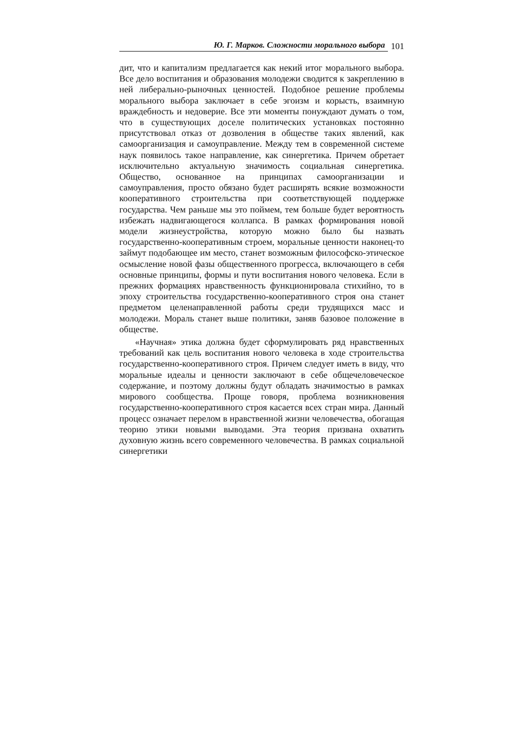Ю. Г. Марков. Сложности морального выбора 101
дит, что и капитализм предлагается как некий итог морального выбора. Все дело воспитания и образования молодежи сводится к закреплению в ней либерально-рыночных ценностей. Подобное решение проблемы морального выбора заключает в себе эгоизм и корысть, взаимную враждебность и недоверие. Все эти моменты понуждают думать о том, что в существующих доселе политических установках постоянно присутствовал отказ от дозволения в обществе таких явлений, как самоорганизация и самоуправление. Между тем в современной системе наук появилось такое направление, как синергетика. Причем обретает исключительно актуальную значимость социальная синергетика. Общество, основанное на принципах самоорганизации и самоуправления, просто обязано будет расширять всякие возможности кооперативного строительства при соответствующей поддержке государства. Чем раньше мы это поймем, тем больше будет вероятность избежать надвигающегося коллапса. В рамках формирования новой модели жизнеустройства, которую можно было бы назвать государственно-кооперативным строем, моральные ценности наконец-то займут подобающее им место, станет возможным философско-этическое осмысление новой фазы общественного прогресса, включающего в себя основные принципы, формы и пути воспитания нового человека. Если в прежних формациях нравственность функционировала стихийно, то в эпоху строительства государственно-кооперативного строя она станет предметом целенаправленной работы среди трудящихся масс и молодежи. Мораль станет выше политики, заняв базовое положение в обществе.
«Научная» этика должна будет сформулировать ряд нравственных требований как цель воспитания нового человека в ходе строительства государственно-кооперативного строя. Причем следует иметь в виду, что моральные идеалы и ценности заключают в себе общечеловеческое содержание, и поэтому должны будут обладать значимостью в рамках мирового сообщества. Проще говоря, проблема возникновения государственно-кооперативного строя касается всех стран мира. Данный процесс означает перелом в нравственной жизни человечества, обогащая теорию этики новыми выводами. Эта теория призвана охватить духовную жизнь всего современного человечества. В рамках социальной синергетики